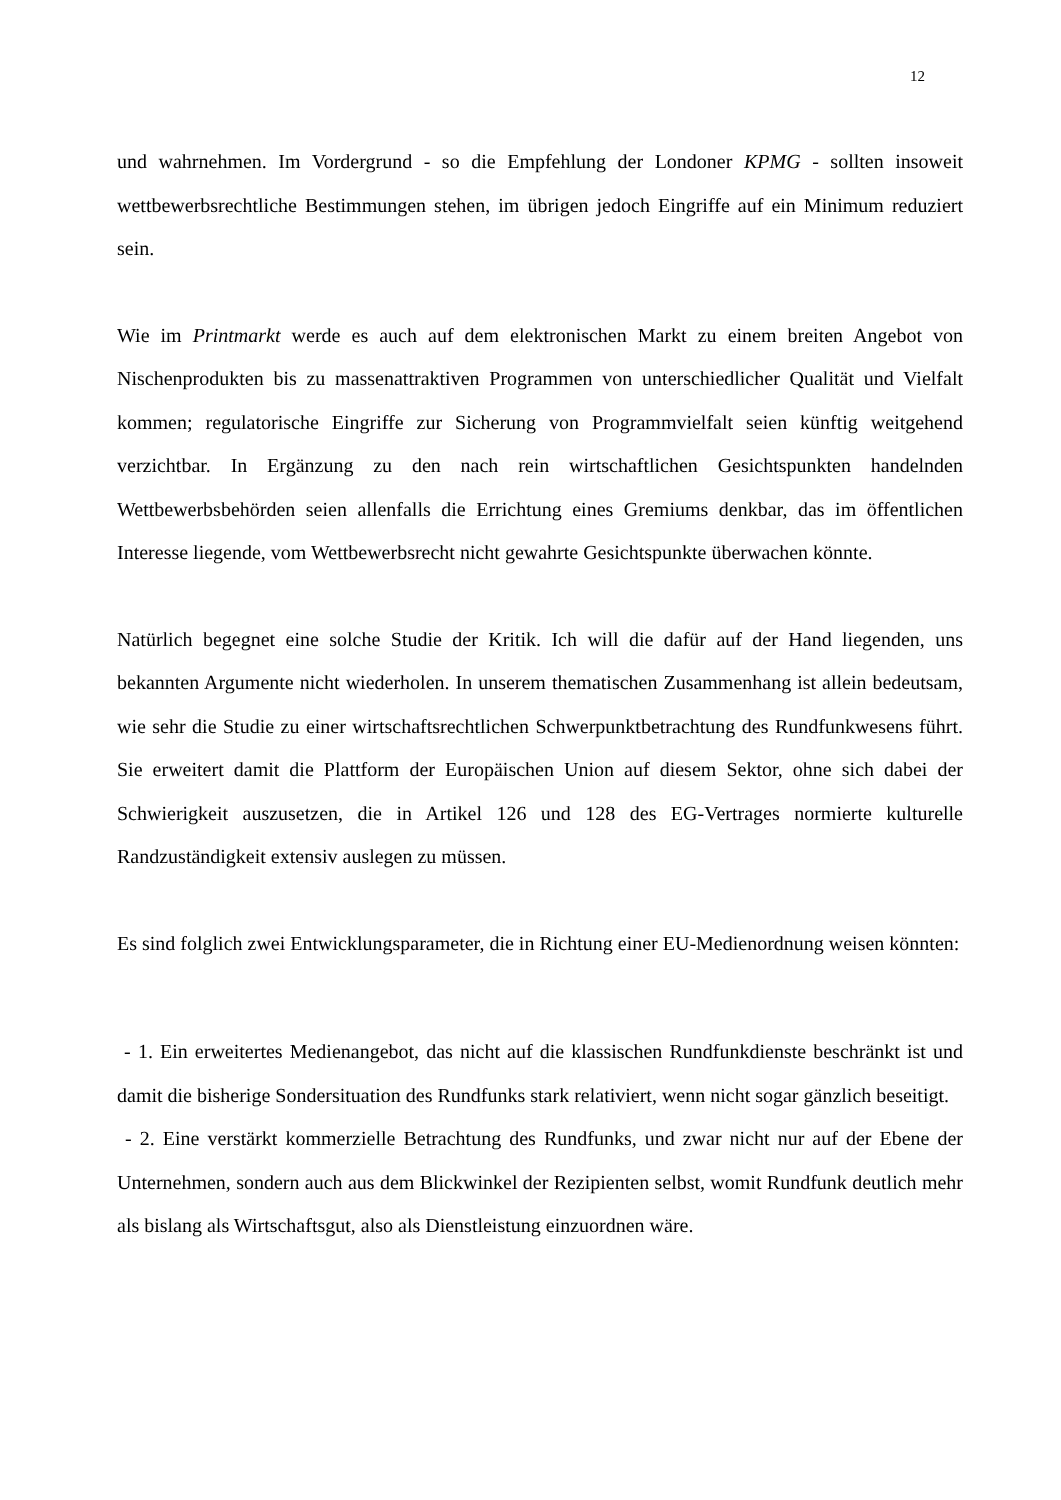12
und wahrnehmen. Im Vordergrund - so die Empfehlung der Londoner KPMG - sollten insoweit wettbewerbsrechtliche Bestimmungen stehen, im übrigen jedoch Eingriffe auf ein Minimum reduziert sein.
Wie im Printmarkt werde es auch auf dem elektronischen Markt zu einem breiten Angebot von Nischenprodukten bis zu massenattraktiven Programmen von unterschiedlicher Qualität und Vielfalt kommen; regulatorische Eingriffe zur Sicherung von Programmvielfalt seien künftig weitgehend verzichtbar. In Ergänzung zu den nach rein wirtschaftlichen Gesichtspunkten handelnden Wettbewerbsbehörden seien allenfalls die Errichtung eines Gremiums denkbar, das im öffentlichen Interesse liegende, vom Wettbewerbsrecht nicht gewahrte Gesichtspunkte überwachen könnte.
Natürlich begegnet eine solche Studie der Kritik. Ich will die dafür auf der Hand liegenden, uns bekannten Argumente nicht wiederholen. In unserem thematischen Zusammenhang ist allein bedeutsam, wie sehr die Studie zu einer wirtschaftsrechtlichen Schwerpunktbetrachtung des Rundfunkwesens führt. Sie erweitert damit die Plattform der Europäischen Union auf diesem Sektor, ohne sich dabei der Schwierigkeit auszusetzen, die in Artikel 126 und 128 des EG-Vertrages normierte kulturelle Randzuständigkeit extensiv auslegen zu müssen.
Es sind folglich zwei Entwicklungsparameter, die in Richtung einer EU-Medienordnung weisen könnten:
- 1. Ein erweitertes Medienangebot, das nicht auf die klassischen Rundfunkdienste beschränkt ist und damit die bisherige Sondersituation des Rundfunks stark relativiert, wenn nicht sogar gänzlich beseitigt.
- 2. Eine verstärkt kommerzielle Betrachtung des Rundfunks, und zwar nicht nur auf der Ebene der Unternehmen, sondern auch aus dem Blickwinkel der Rezipienten selbst, womit Rundfunk deutlich mehr als bislang als Wirtschaftsgut, also als Dienstleistung einzuordnen wäre.